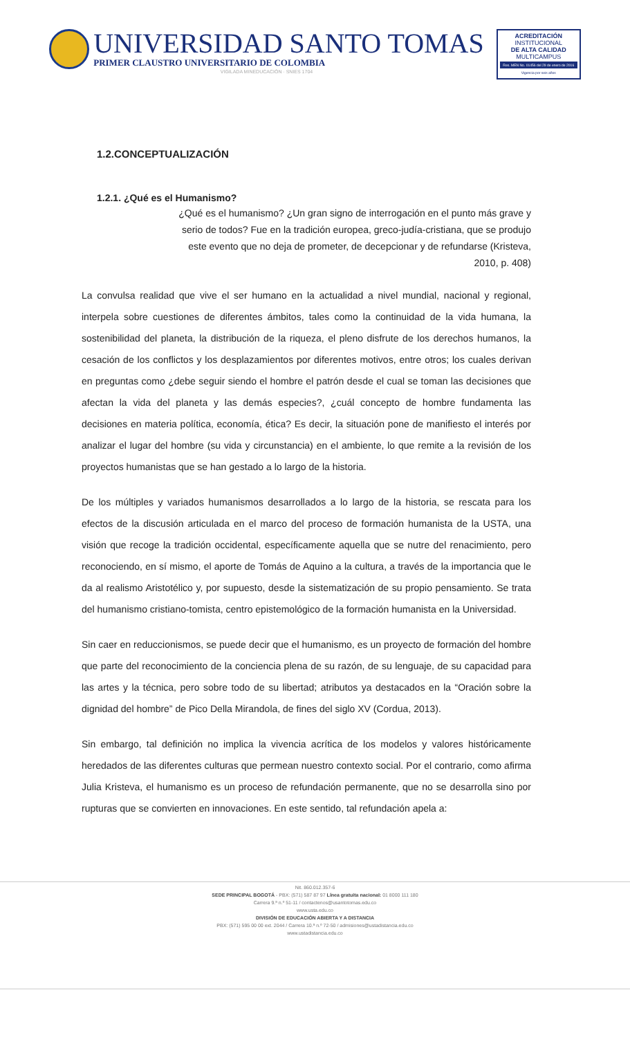UNIVERSIDAD SANTO TOMAS
PRIMER CLAUSTRO UNIVERSITARIO DE COLOMBIA
VIGILADA MINEDUCACIÓN · SNIES 1704
ACREDITACIÓN
INSTITUCIONAL
DE ALTA CALIDAD
MULTICAMPUS
Res. MEN No. 01456 del 29 de enero de 2016
Vigencia por seis años
1.2.CONCEPTUALIZACIÓN
1.2.1. ¿Qué es el Humanismo?
¿Qué es el humanismo? ¿Un gran signo de interrogación en el punto más grave y serio de todos? Fue en la tradición europea, greco-judía-cristiana, que se produjo este evento que no deja de prometer, de decepcionar y de refundarse (Kristeva, 2010, p. 408)
La convulsa realidad que vive el ser humano en la actualidad a nivel mundial, nacional y regional, interpela sobre cuestiones de diferentes ámbitos, tales como la continuidad de la vida humana, la sostenibilidad del planeta, la distribución de la riqueza, el pleno disfrute de los derechos humanos, la cesación de los conflictos y los desplazamientos por diferentes motivos, entre otros; los cuales derivan en preguntas como ¿debe seguir siendo el hombre el patrón desde el cual se toman las decisiones que afectan la vida del planeta y las demás especies?, ¿cuál concepto de hombre fundamenta las decisiones en materia política, economía, ética? Es decir, la situación pone de manifiesto el interés por analizar el lugar del hombre (su vida y circunstancia) en el ambiente, lo que remite a la revisión de los proyectos humanistas que se han gestado a lo largo de la historia.
De los múltiples y variados humanismos desarrollados a lo largo de la historia, se rescata para los efectos de la discusión articulada en el marco del proceso de formación humanista de la USTA, una visión que recoge la tradición occidental, específicamente aquella que se nutre del renacimiento, pero reconociendo, en sí mismo, el aporte de Tomás de Aquino a la cultura, a través de la importancia que le da al realismo Aristotélico y, por supuesto, desde la sistematización de su propio pensamiento. Se trata del humanismo cristiano-tomista, centro epistemológico de la formación humanista en la Universidad.
Sin caer en reduccionismos, se puede decir que el humanismo, es un proyecto de formación del hombre que parte del reconocimiento de la conciencia plena de su razón, de su lenguaje, de su capacidad para las artes y la técnica, pero sobre todo de su libertad; atributos ya destacados en la “Oración sobre la dignidad del hombre” de Pico Della Mirandola, de fines del siglo XV (Cordua, 2013).
Sin embargo, tal definición no implica la vivencia acrítica de los modelos y valores históricamente heredados de las diferentes culturas que permean nuestro contexto social. Por el contrario, como afirma Julia Kristeva, el humanismo es un proceso de refundación permanente, que no se desarrolla sino por rupturas que se convierten en innovaciones. En este sentido, tal refundación apela a:
Nit. 860.012.357-6
SEDE PRINCIPAL BOGOTÁ - PBX: (571) 587 87 97 Línea gratuita nacional: 01 8000 111 180
Carrera 9.ª n.º 51-11 / contactenos@usantotomas.edu.co
www.usta.edu.co
DIVISIÓN DE EDUCACIÓN ABIERTA Y A DISTANCIA
PBX: (571) 595 00 00 ext. 2044 / Carrera 10.ª n.º 72-50 / admisiones@ustadistancia.edu.co
www.ustadistancia.edu.co